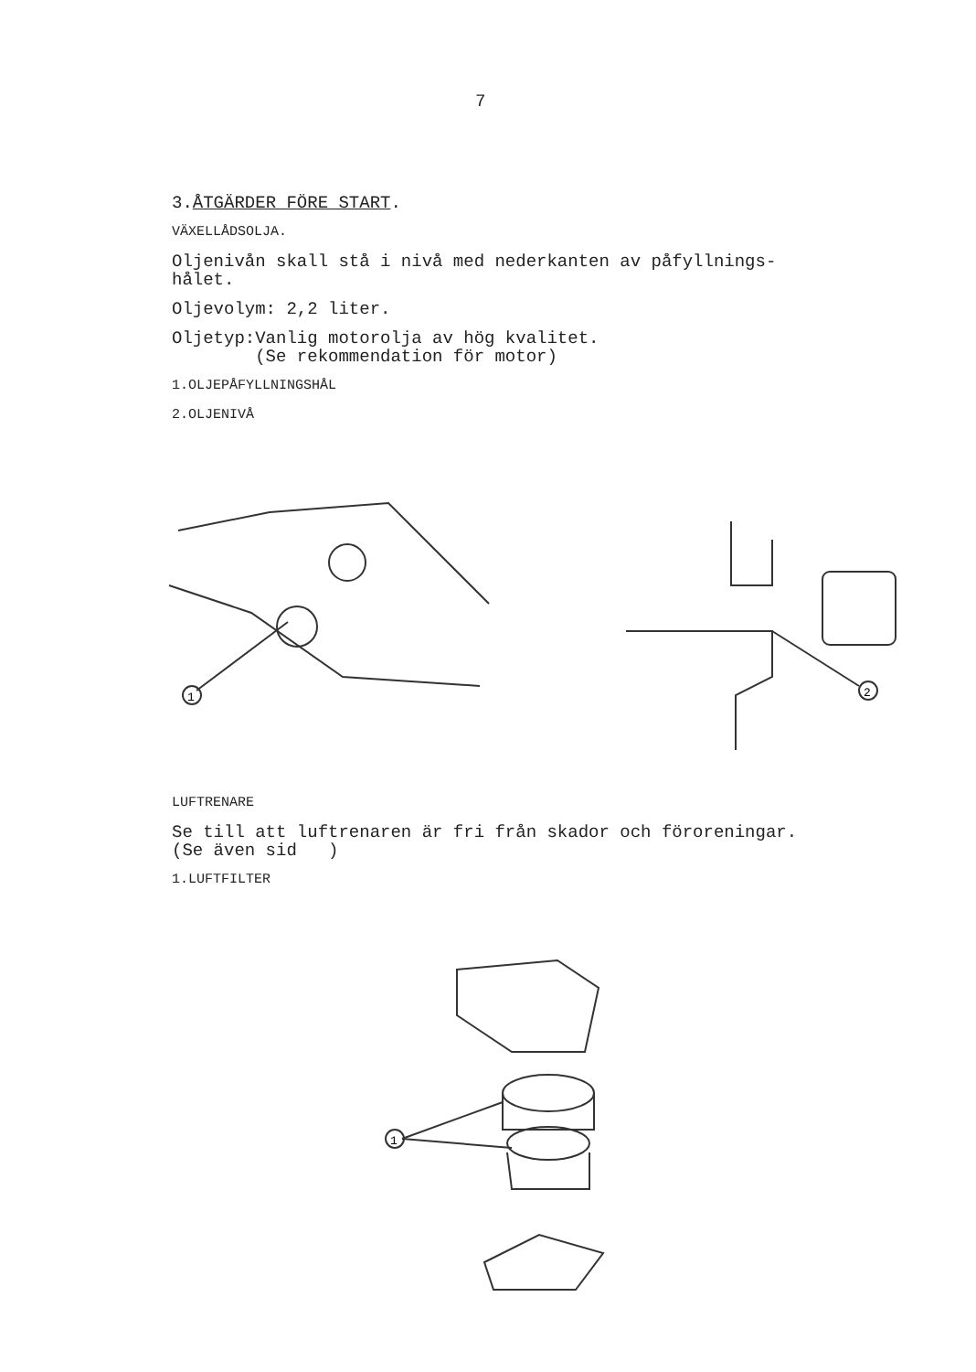7
3.ÅTGÄRDER FÖRE START.
VÄXELLÅDSOLJA.
Oljenivån skall stå i nivå med nederkanten av påfyllnings-
hålet.
Oljevolym: 2,2 liter.
Oljetyp:Vanlig motorolja av hög kvalitet.
(Se rekommendation för motor)
1.OLJEPÅFYLLNINGSHÅL
2.OLJENIVÅ
1
2
LUFTRENARE
Se till att luftrenaren är fri från skador och föroreningar.
(Se även sid )
1.LUFTFILTER
1